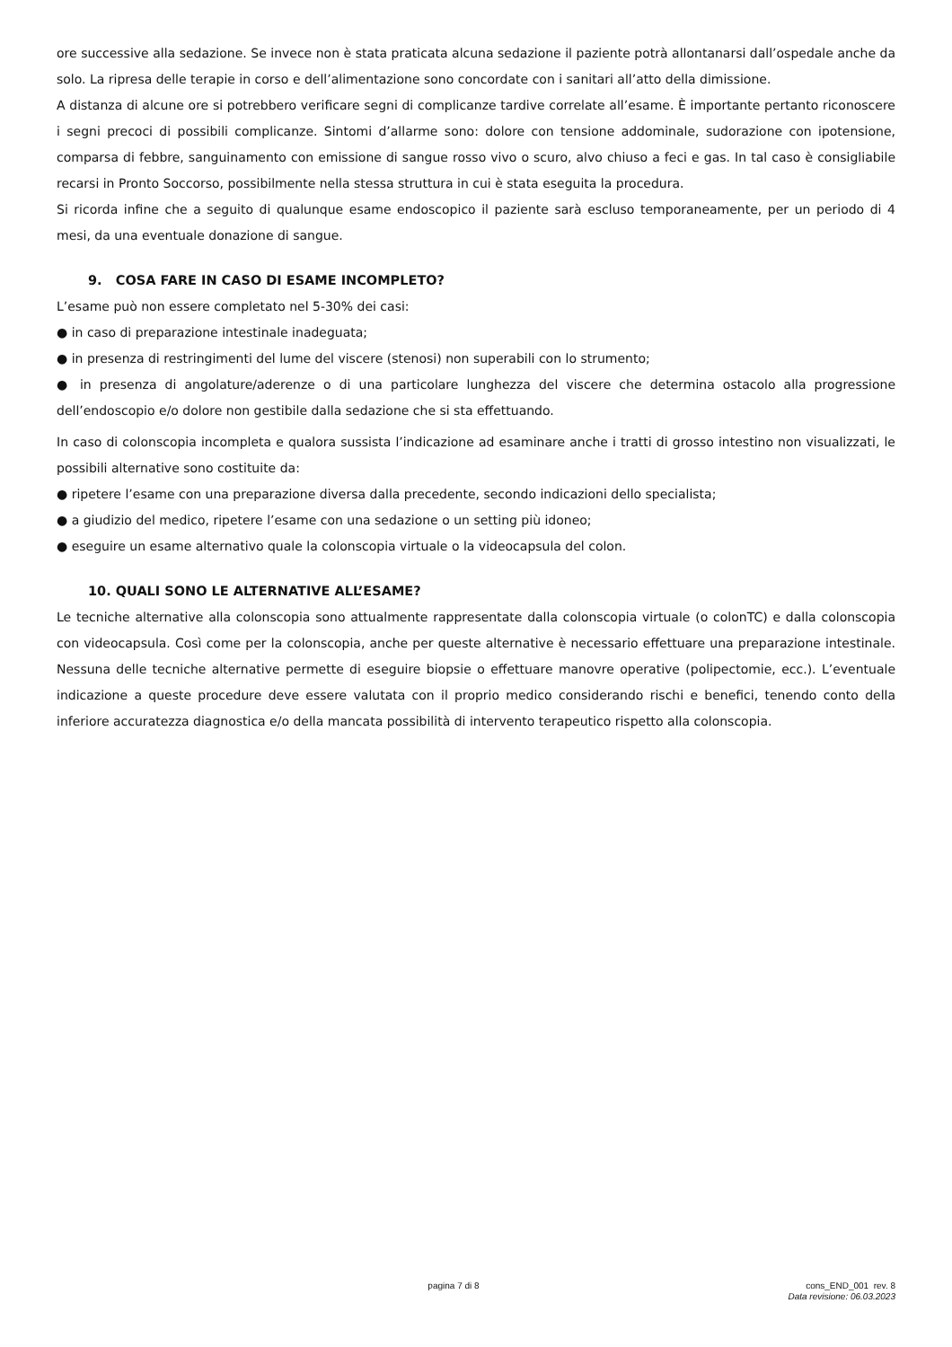ore successive alla sedazione. Se invece non è stata praticata alcuna sedazione il paziente potrà allontanarsi dall’ospedale anche da solo. La ripresa delle terapie in corso e dell’alimentazione sono concordate con i sanitari all’atto della dimissione.
A distanza di alcune ore si potrebbero verificare segni di complicanze tardive correlate all’esame. È importante pertanto riconoscere i segni precoci di possibili complicanze. Sintomi d’allarme sono: dolore con tensione addominale, sudorazione con ipotensione, comparsa di febbre, sanguinamento con emissione di sangue rosso vivo o scuro, alvo chiuso a feci e gas. In tal caso è consigliabile recarsi in Pronto Soccorso, possibilmente nella stessa struttura in cui è stata eseguita la procedura.
Si ricorda infine che a seguito di qualunque esame endoscopico il paziente sarà escluso temporaneamente, per un periodo di 4 mesi, da una eventuale donazione di sangue.
9. COSA FARE IN CASO DI ESAME INCOMPLETO?
L’esame può non essere completato nel 5-30% dei casi:
● in caso di preparazione intestinale inadeguata;
● in presenza di restringimenti del lume del viscere (stenosi) non superabili con lo strumento;
● in presenza di angolature/aderenze o di una particolare lunghezza del viscere che determina ostacolo alla progressione dell’endoscopio e/o dolore non gestibile dalla sedazione che si sta effettuando.
In caso di colonscopia incompleta e qualora sussista l’indicazione ad esaminare anche i tratti di grosso intestino non visualizzati, le possibili alternative sono costituite da:
● ripetere l’esame con una preparazione diversa dalla precedente, secondo indicazioni dello specialista;
● a giudizio del medico, ripetere l’esame con una sedazione o un setting più idoneo;
● eseguire un esame alternativo quale la colonscopia virtuale o la videocapsula del colon.
10. QUALI SONO LE ALTERNATIVE ALL’ESAME?
Le tecniche alternative alla colonscopia sono attualmente rappresentate dalla colonscopia virtuale (o colonTC) e dalla colonscopia con videocapsula. Così come per la colonscopia, anche per queste alternative è necessario effettuare una preparazione intestinale. Nessuna delle tecniche alternative permette di eseguire biopsie o effettuare manovre operative (polipectomie, ecc.). L’eventuale indicazione a queste procedure deve essere valutata con il proprio medico considerando rischi e benefici, tenendo conto della inferiore accuratezza diagnostica e/o della mancata possibilità di intervento terapeutico rispetto alla colonscopia.
pagina 7 di 8 cons_END_001 rev. 8
Data revisione: 06.03.2023